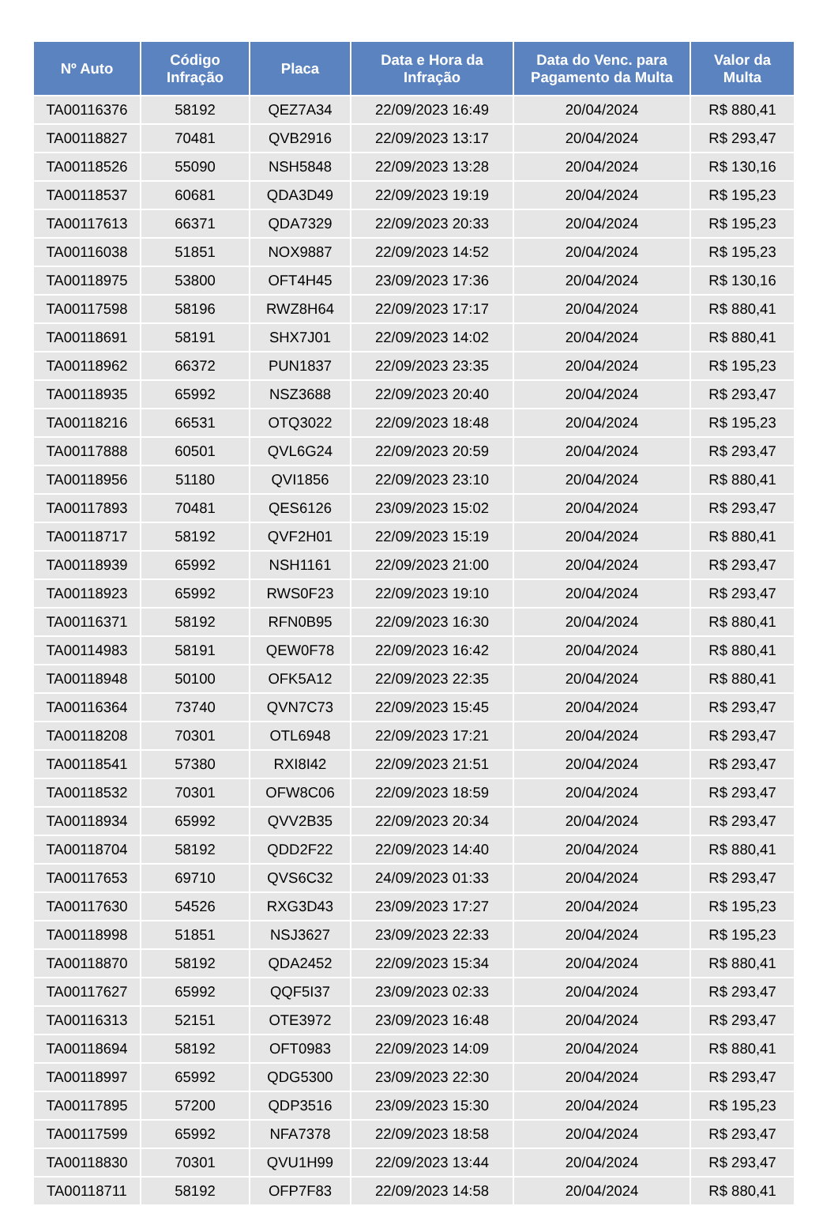| Nº Auto | Código Infração | Placa | Data e Hora da Infração | Data do Venc. para Pagamento da Multa | Valor da Multa |
| --- | --- | --- | --- | --- | --- |
| TA00116376 | 58192 | QEZ7A34 | 22/09/2023 16:49 | 20/04/2024 | R$ 880,41 |
| TA00118827 | 70481 | QVB2916 | 22/09/2023 13:17 | 20/04/2024 | R$ 293,47 |
| TA00118526 | 55090 | NSH5848 | 22/09/2023 13:28 | 20/04/2024 | R$ 130,16 |
| TA00118537 | 60681 | QDA3D49 | 22/09/2023 19:19 | 20/04/2024 | R$ 195,23 |
| TA00117613 | 66371 | QDA7329 | 22/09/2023 20:33 | 20/04/2024 | R$ 195,23 |
| TA00116038 | 51851 | NOX9887 | 22/09/2023 14:52 | 20/04/2024 | R$ 195,23 |
| TA00118975 | 53800 | OFT4H45 | 23/09/2023 17:36 | 20/04/2024 | R$ 130,16 |
| TA00117598 | 58196 | RWZ8H64 | 22/09/2023 17:17 | 20/04/2024 | R$ 880,41 |
| TA00118691 | 58191 | SHX7J01 | 22/09/2023 14:02 | 20/04/2024 | R$ 880,41 |
| TA00118962 | 66372 | PUN1837 | 22/09/2023 23:35 | 20/04/2024 | R$ 195,23 |
| TA00118935 | 65992 | NSZ3688 | 22/09/2023 20:40 | 20/04/2024 | R$ 293,47 |
| TA00118216 | 66531 | OTQ3022 | 22/09/2023 18:48 | 20/04/2024 | R$ 195,23 |
| TA00117888 | 60501 | QVL6G24 | 22/09/2023 20:59 | 20/04/2024 | R$ 293,47 |
| TA00118956 | 51180 | QVI1856 | 22/09/2023 23:10 | 20/04/2024 | R$ 880,41 |
| TA00117893 | 70481 | QES6126 | 23/09/2023 15:02 | 20/04/2024 | R$ 293,47 |
| TA00118717 | 58192 | QVF2H01 | 22/09/2023 15:19 | 20/04/2024 | R$ 880,41 |
| TA00118939 | 65992 | NSH1161 | 22/09/2023 21:00 | 20/04/2024 | R$ 293,47 |
| TA00118923 | 65992 | RWS0F23 | 22/09/2023 19:10 | 20/04/2024 | R$ 293,47 |
| TA00116371 | 58192 | RFN0B95 | 22/09/2023 16:30 | 20/04/2024 | R$ 880,41 |
| TA00114983 | 58191 | QEW0F78 | 22/09/2023 16:42 | 20/04/2024 | R$ 880,41 |
| TA00118948 | 50100 | OFK5A12 | 22/09/2023 22:35 | 20/04/2024 | R$ 880,41 |
| TA00116364 | 73740 | QVN7C73 | 22/09/2023 15:45 | 20/04/2024 | R$ 293,47 |
| TA00118208 | 70301 | OTL6948 | 22/09/2023 17:21 | 20/04/2024 | R$ 293,47 |
| TA00118541 | 57380 | RXI8I42 | 22/09/2023 21:51 | 20/04/2024 | R$ 293,47 |
| TA00118532 | 70301 | OFW8C06 | 22/09/2023 18:59 | 20/04/2024 | R$ 293,47 |
| TA00118934 | 65992 | QVV2B35 | 22/09/2023 20:34 | 20/04/2024 | R$ 293,47 |
| TA00118704 | 58192 | QDD2F22 | 22/09/2023 14:40 | 20/04/2024 | R$ 880,41 |
| TA00117653 | 69710 | QVS6C32 | 24/09/2023 01:33 | 20/04/2024 | R$ 293,47 |
| TA00117630 | 54526 | RXG3D43 | 23/09/2023 17:27 | 20/04/2024 | R$ 195,23 |
| TA00118998 | 51851 | NSJ3627 | 23/09/2023 22:33 | 20/04/2024 | R$ 195,23 |
| TA00118870 | 58192 | QDA2452 | 22/09/2023 15:34 | 20/04/2024 | R$ 880,41 |
| TA00117627 | 65992 | QQF5I37 | 23/09/2023 02:33 | 20/04/2024 | R$ 293,47 |
| TA00116313 | 52151 | OTE3972 | 23/09/2023 16:48 | 20/04/2024 | R$ 293,47 |
| TA00118694 | 58192 | OFT0983 | 22/09/2023 14:09 | 20/04/2024 | R$ 880,41 |
| TA00118997 | 65992 | QDG5300 | 23/09/2023 22:30 | 20/04/2024 | R$ 293,47 |
| TA00117895 | 57200 | QDP3516 | 23/09/2023 15:30 | 20/04/2024 | R$ 195,23 |
| TA00117599 | 65992 | NFA7378 | 22/09/2023 18:58 | 20/04/2024 | R$ 293,47 |
| TA00118830 | 70301 | QVU1H99 | 22/09/2023 13:44 | 20/04/2024 | R$ 293,47 |
| TA00118711 | 58192 | OFP7F83 | 22/09/2023 14:58 | 20/04/2024 | R$ 880,41 |